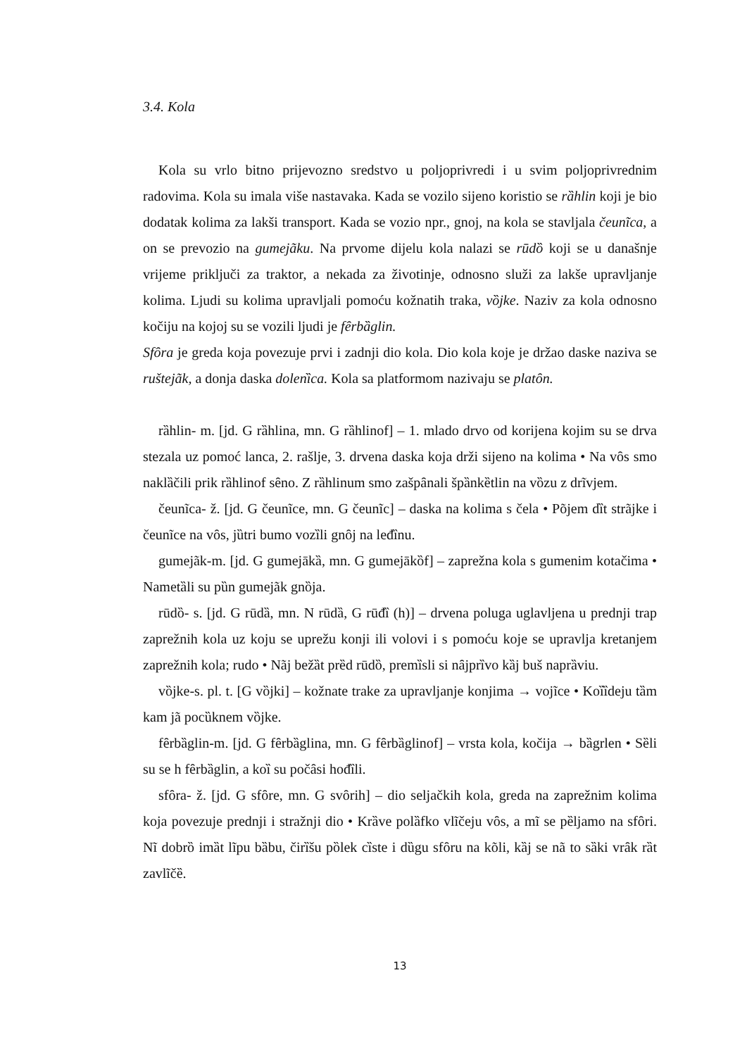3.4. Kola
Kola su vrlo bitno prijevozno sredstvo u poljoprivredi i u svim poljoprivrednim radovima. Kola su imala više nastavaka. Kada se vozilo sijeno koristio se rȁhlin koji je bio dodatak kolima za lakši transport. Kada se vozio npr., gnoj, na kola se stavljala čeunĩca, a on se prevozio na gumejãku. Na prvome dijelu kola nalazi se rūdȍ koji se u današnje vrijeme priključi za traktor, a nekada za životinje, odnosno služi za lakše upravljanje kolima. Ljudi su kolima upravljali pomoću kožnatih traka, vȍjke. Naziv za kola odnosno kočiju na kojoj su se vozili ljudi je fȇrbȁglin.
Sfȏra je greda koja povezuje prvi i zadnji dio kola. Dio kola koje je držao daske naziva se ruštejãk, a donja daska dolenȉca. Kola sa platformom nazivaju se platȏn.
rȁhlin- m. [jd. G rȁhlina, mn. G rȁhlinof] – 1. mlado drvo od korijena kojim su se drva stezala uz pomoć lanca, 2. rašlje, 3. drvena daska koja drži sijeno na kolima • Na vȏs smo naklȁčili prik rȁhlinof sȇno. Z rȁhlinum smo zašpȃnali špȁnkȅtlin na vȍzu z drĩvjem.
čeunĩca- ž. [jd. G čeunĩce, mn. G čeunĩc] – daska na kolima s čela • Põjem dȉt strãjke i čeunĩce na vȏs, jȕtri bumo vozȉli gnȏj na leđȉnu.
gumejãk-m. [jd. G gumejākȁ, mn. G gumejākȍf] – zaprežna kola s gumenim kotačima • Nametȁli su pȕn gumejãk gnȍja.
rūdȍ- s. [jd. G rūdȁ, mn. N rūdȁ, G rūđȉ (h)] – drvena poluga uglavljena u prednji trap zaprežnih kola uz koju se uprežu konji ili volovi i s pomoću koje se upravlja kretanjem zaprežnih kola; rudo • Nãj bežȁt prȅd rūdȍ, premȉsli si nȃjprȉvo kȁj buš naprȁviu.
vȍjke-s. pl. t. [G vȍjki] – kožnate trake za upravljanje konjima → vojĩce • Koȉȉdeju tȁm kam jã pocȕknem vȍjke.
fȇrbȁglin-m. [jd. G fȇrbȁglina, mn. G fȇrbȁglinof] – vrsta kola, kočija → bȁgrlen • Sȅli su se h fȇrbȁglin, a koȉ su počȃsi hođȉli.
sfȏra- ž. [jd. G sfȏre, mn. G svȏrih] – dio seljačkih kola, greda na zaprežnim kolima koja povezuje prednji i stražnji dio • Krȁve polȁfko vlĩčeju vȏs, a mĩ se pȅljamo na sfȏri. Nĩ dobrȍ imȁt lĩpu bȁbu, čirȉšu pȍlek cȉste i dȕgu sfȏru na kõli, kȁj se nã to sȁki vrȃk rȁt zavlĩčȅ.
13